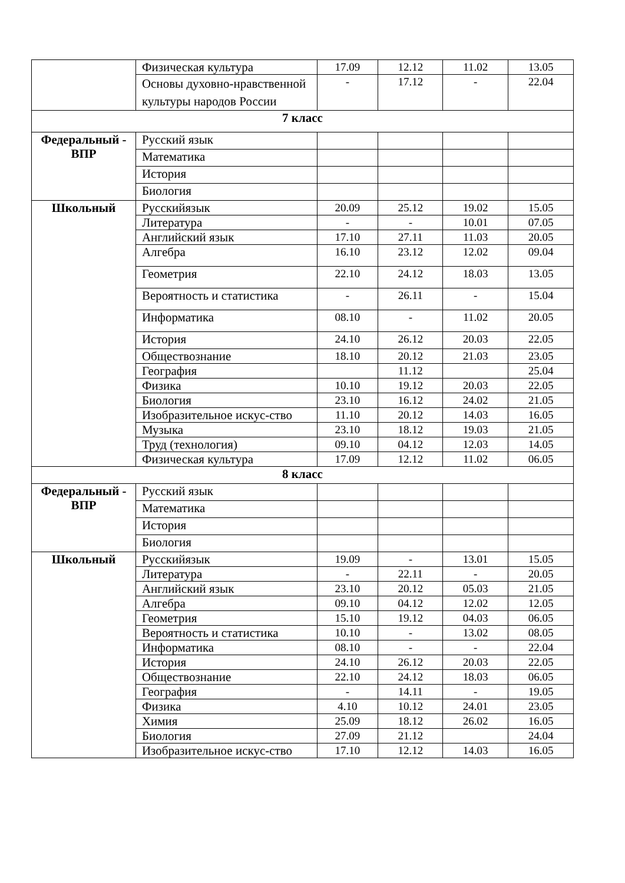| | Физическая культура | 17.09 | 12.12 | 11.02 | 13.05 |
| | Основы духовно-нравственной культуры народов России | - | 17.12 | - | 22.04 |
| 7 класс | | | | | |
| Федеральный - ВПР | Русский язык | | | | |
| | Математика | | | | |
| | История | | | | |
| | Биология | | | | |
| Школьный | Русскийязык | 20.09 | 25.12 | 19.02 | 15.05 |
| | Литература | - | - | 10.01 | 07.05 |
| | Английский язык | 17.10 | 27.11 | 11.03 | 20.05 |
| | Алгебра | 16.10 | 23.12 | 12.02 | 09.04 |
| | Геометрия | 22.10 | 24.12 | 18.03 | 13.05 |
| | Вероятность и статистика | - | 26.11 | - | 15.04 |
| | Информатика | 08.10 | - | 11.02 | 20.05 |
| | История | 24.10 | 26.12 | 20.03 | 22.05 |
| | Обществознание | 18.10 | 20.12 | 21.03 | 23.05 |
| | География | | 11.12 | | 25.04 |
| | Физика | 10.10 | 19.12 | 20.03 | 22.05 |
| | Биология | 23.10 | 16.12 | 24.02 | 21.05 |
| | Изобразительное искус-ство | 11.10 | 20.12 | 14.03 | 16.05 |
| | Музыка | 23.10 | 18.12 | 19.03 | 21.05 |
| | Труд (технология) | 09.10 | 04.12 | 12.03 | 14.05 |
| | Физическая культура | 17.09 | 12.12 | 11.02 | 06.05 |
| 8 класс | | | | | |
| Федеральный - ВПР | Русский язык | | | | |
| | Математика | | | | |
| | История | | | | |
| | Биология | | | | |
| Школьный | Русскийязык | 19.09 | - | 13.01 | 15.05 |
| | Литература | - | 22.11 | - | 20.05 |
| | Английский язык | 23.10 | 20.12 | 05.03 | 21.05 |
| | Алгебра | 09.10 | 04.12 | 12.02 | 12.05 |
| | Геометрия | 15.10 | 19.12 | 04.03 | 06.05 |
| | Вероятность и статистика | 10.10 | - | 13.02 | 08.05 |
| | Информатика | 08.10 | - | - | 22.04 |
| | История | 24.10 | 26.12 | 20.03 | 22.05 |
| | Обществознание | 22.10 | 24.12 | 18.03 | 06.05 |
| | География | - | 14.11 | - | 19.05 |
| | Физика | 4.10 | 10.12 | 24.01 | 23.05 |
| | Химия | 25.09 | 18.12 | 26.02 | 16.05 |
| | Биология | 27.09 | 21.12 | | 24.04 |
| | Изобразительное искус-ство | 17.10 | 12.12 | 14.03 | 16.05 |